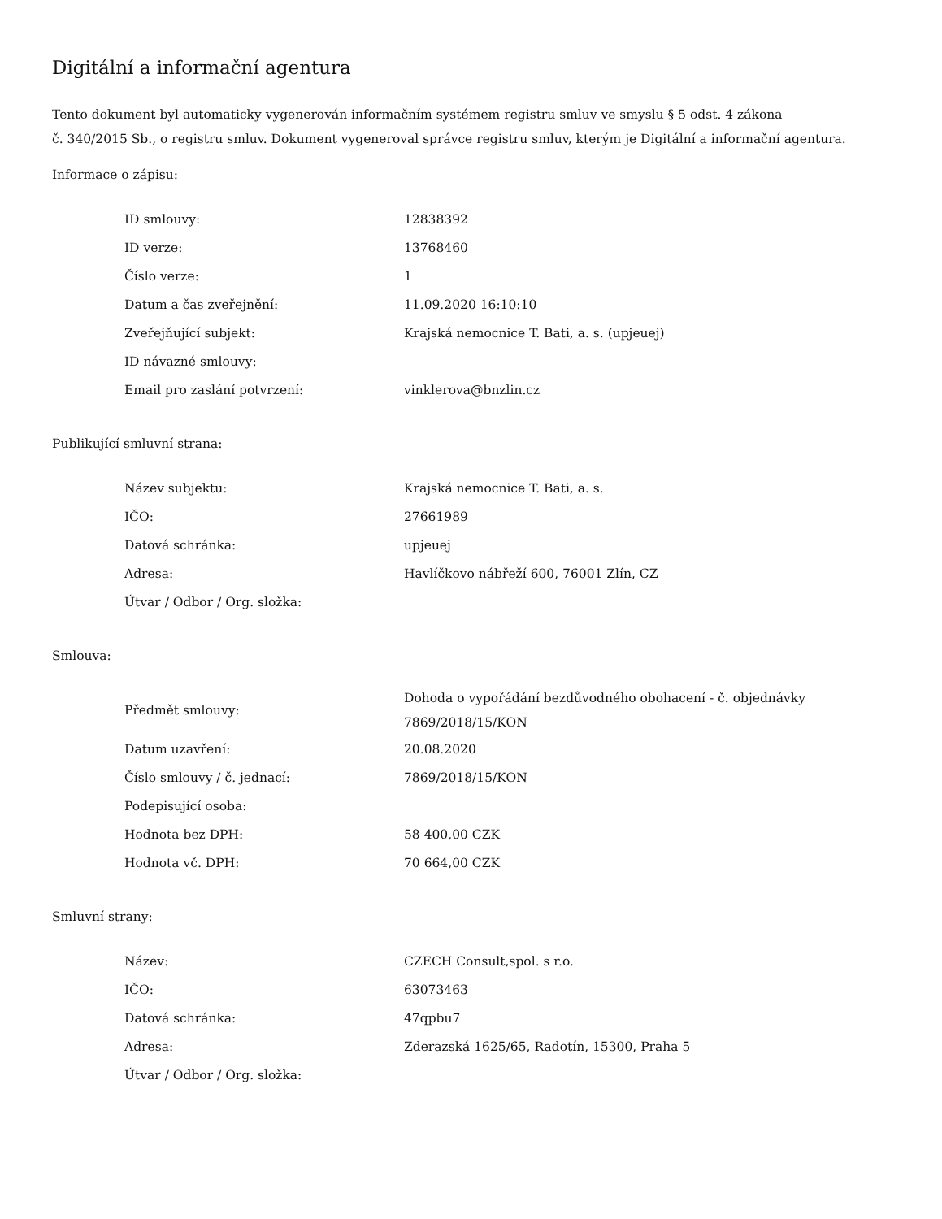Digitální a informační agentura
Tento dokument byl automaticky vygenerován informačním systémem registru smluv ve smyslu § 5 odst. 4 zákona
č. 340/2015 Sb., o registru smluv. Dokument vygeneroval správce registru smluv, kterým je Digitální a informační agentura.
Informace o zápisu:
| ID smlouvy: | 12838392 |
| ID verze: | 13768460 |
| Číslo verze: | 1 |
| Datum a čas zveřejnění: | 11.09.2020 16:10:10 |
| Zveřejňující subjekt: | Krajská nemocnice T. Bati, a. s. (upjeuej) |
| ID návazné smlouvy: | |
| Email pro zaslání potvrzení: | vinklerova@bnzlin.cz |
Publikující smluvní strana:
| Název subjektu: | Krajská nemocnice T. Bati, a. s. |
| IČO: | 27661989 |
| Datová schránka: | upjeuej |
| Adresa: | Havlíčkovo nábřeží 600, 76001 Zlín, CZ |
| Útvar / Odbor / Org. složka: | |
Smlouva:
| Předmět smlouvy: | Dohoda o vypořádání bezdůvodného obohacení - č. objednávky 7869/2018/15/KON |
| Datum uzavření: | 20.08.2020 |
| Číslo smlouvy / č. jednací: | 7869/2018/15/KON |
| Podepisující osoba: | |
| Hodnota bez DPH: | 58 400,00 CZK |
| Hodnota vč. DPH: | 70 664,00 CZK |
Smluvní strany:
| Název: | CZECH Consult,spol. s r.o. |
| IČO: | 63073463 |
| Datová schránka: | 47qpbu7 |
| Adresa: | Zderazská 1625/65, Radotín, 15300, Praha 5 |
| Útvar / Odbor / Org. složka: | |